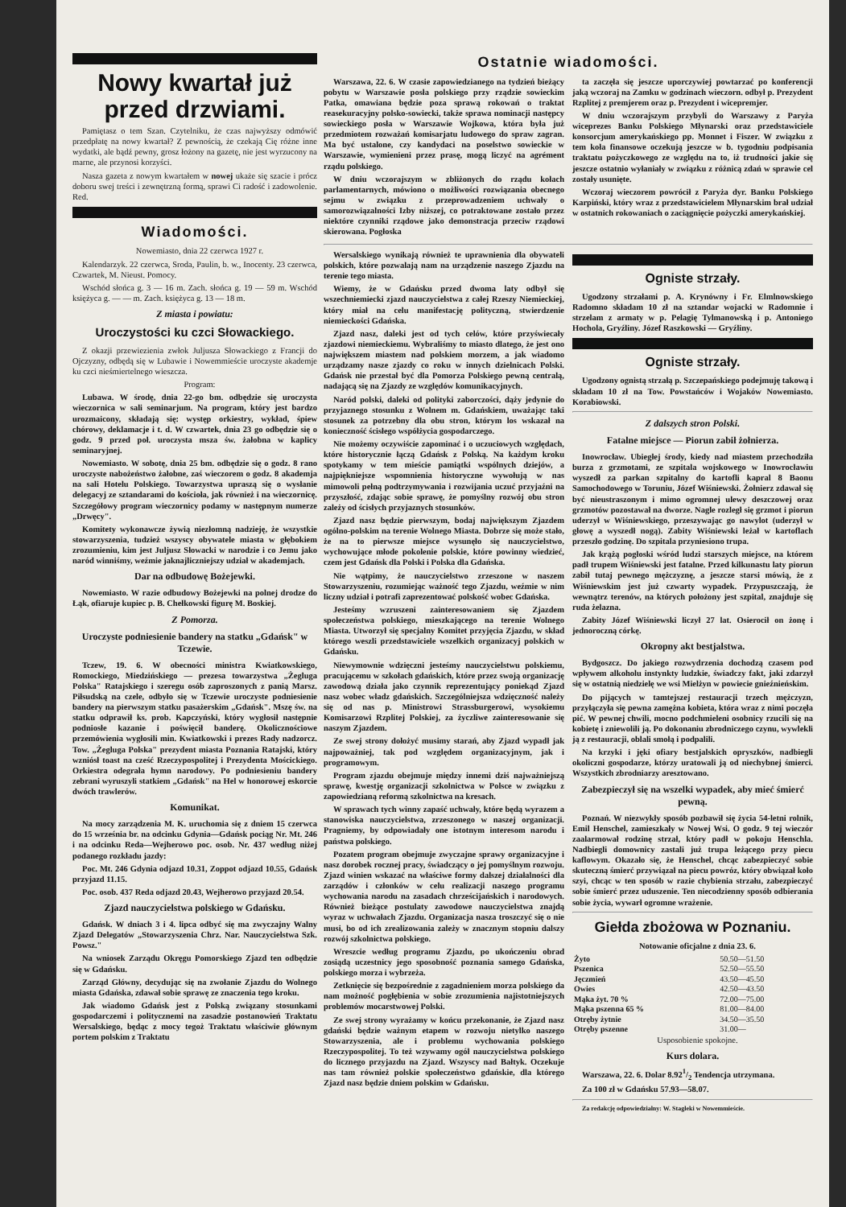Nowy kwartał już przed drzwiami.
Pamiętasz o tem Szan. Czytelniku, że czas najwyższy odmówić przedpłatę na nowy kwartał? Z pewnością, że czekają Cię różne inne wydatki, ale bądź pewny, grosz łożony na gazetę, nie jest wyrzucony na marne, ale przynosi korzyści.
Nasza gazeta z nowym kwartałem w nowej ukaże się szacie i prócz doboru swej treści i zewnętrzną formą, sprawi Ci radość i zadowolenie. Red.
Wiadomości.
Nowemiasto, dnia 22 czerwca 1927 r.
Kalendarzyk. 22 czerwca, Sroda, Paulin, b. w., Inocenty. 23 czerwca, Czwartek, M. Nieust. Pomocy.
Wschód słońca g. 3 — 16 m. Zach. słońca g. 19 — 59 m. Wschód księżyca g. — — m. Zach. księżyca g. 13 — 18 m.
Z miasta i powiatu:
Uroczystości ku czci Słowackiego.
Z okazji przewiezienia zwłok Juljusza Słowackiego z Francji do Ojczyzny, odbędą się w Lubawie i Nowemmieście uroczyste akademje ku czci nieśmiertelnego wieszcza.
Program:
Lubawa. W środę, dnia 22-go bm. odbędzie się uroczysta wieczornica w sali seminarjum. Na program, który jest bardzo urozmaicony, składają się: występ orkiestry, wykład, śpiew chórowy, deklamacje i t. d. W czwartek, dnia 23 go odbędzie się o godz. 9 przed poł. uroczysta msza św. żałobna w kaplicy seminaryjnej.
Nowemiasto. W sobotę, dnia 25 bm. odbędzie się o godz. 8 rano uroczyste nabożeństwo żałobne, zaś wieczorem o godz. 8 akademja na sali Hotelu Polskiego. Towarzystwa upraszą się o wysłanie delegacyj ze sztandarami do kościoła, jak również i na wieczornicę. Szczegółowy program wieczornicy podamy w następnym numerze „Drwęcy".
Komitety wykonawcze żywią niezłomną nadzieję, że wszystkie stowarzyszenia, tudzież wszyscy obywatele miasta w głębokiem zrozumieniu, kim jest Juljusz Słowacki w narodzie i co Jemu jako naród winniśmy, weźmie jaknajliczniejszy udział w akademjach.
Dar na odbudowę Bożejewki.
Nowemiasto. W razie odbudowy Bożejewki na polnej drodze do Łąk, ofiaruje kupiec p. B. Chełkowski figurę M. Boskiej.
Z Pomorza.
Uroczyste podniesienie bandery na statku „Gdańsk" w Tczewie.
Tczew, 19. 6. W obecności ministra Kwiatkowskiego, Romockiego, Miedzińskiego — prezesa towarzystwa „Żegluga Polska" Ratajskiego i szeregu osób zaproszonych z panią Marsz. Piłsudską na czele, odbyło się w Tczewie uroczyste podniesienie bandery na pierwszym statku pasażerskim „Gdańsk". Mszę św. na statku odprawił ks. prob. Kapczyński, który wygłosił następnie podniosłe kazanie i poświęcił banderę. Okolicznościowe przemówienia wygłosili min. Kwiatkowski i prezes Rady nadzorcz. Tow. „Żegluga Polska" prezydent miasta Poznania Ratajski, który wzniósł toast na cześć Rzeczypospolitej i Prezydenta Mościckiego. Orkiestra odegrała hymn narodowy. Po podniesieniu bandery zebrani wyruszyli statkiem „Gdańsk" na Hel w honorowej eskorcie dwóch trawlerów.
Komunikat.
Na mocy zarządzenia M. K. uruchomia się z dniem 15 czerwca do 15 września br. na odcinku Gdynia—Gdańsk pociąg Nr. Mt. 246 i na odcinku Reda—Wejherowo poc. osob. Nr. 437 według niżej podanego rozkładu jazdy:
Poc. Mt. 246 Gdynia odjazd 10.31, Zoppot odjazd 10.55, Gdańsk przyjazd 11.15.
Poc. osob. 437 Reda odjazd 20.43, Wejherowo przyjazd 20.54.
Zjazd nauczycielstwa polskiego w Gdańsku.
Gdańsk. W dniach 3 i 4. lipca odbyć się ma zwyczajny Walny Zjazd Delegatów „Stowarzyszenia Chrz. Nar. Nauczycielstwa Szk. Powsz."
Na wniosek Zarządu Okręgu Pomorskiego Zjazd ten odbędzie się w Gdańsku.
Zarząd Główny, decydując się na zwołanie Zjazdu do Wolnego miasta Gdańska, zdawał sobie sprawę ze znaczenia tego kroku.
Jak wiadomo Gdańsk jest z Polską związany stosunkami gospodarczemi i politycznemi na zasadzie postanowień Traktatu Wersalskiego, będąc z mocy tegoż Traktatu właściwie głównym portem polskim z Traktatu
Ostatnie wiadomości.
Warszawa, 22. 6. W czasie zapowiedzianego na tydzień bieżący pobytu w Warszawie posła polskiego przy rządzie sowieckim Patka, omawiana będzie poza sprawą rokowań o traktat reasekuracyjny polsko-sowiecki, także sprawa nominacji następcy sowieckiego posła w Warszawie Wojkowa, która była już przedmiotem rozważań komisarjatu ludowego do spraw zagran. Ma być ustalone, czy kandydaci na poselstwo sowieckie w Warszawie, wymienieni przez prasę, mogą liczyć na agrément rządu polskiego.
W dniu wczorajszym w zbliżonych do rządu kołach parlamentarnych, mówiono o możliwości rozwiązania obecnego sejmu w związku z przeprowadzeniem uchwały o samorozwiązalności Izby niższej, co potraktowane zostało przez niektóre czynniki rządowe jako demonstracja przeciw rządowi skierowana. Pogłoska
ta zaczęła się jeszcze uporczywiej powtarzać po konferencji jaką wczoraj na Zamku w godzinach wieczorn. odbył p. Prezydent Rzplitej z premjerem oraz p. Prezydent i wicepremjer.
W dniu wczorajszym przybyli do Warszawy z Paryża wiceprezes Banku Polskiego Młynarski oraz przedstawiciele konsorcjum amerykańskiego pp. Monnet i Fiszer. W związku z tem koła finansowe oczekują jeszcze w b. tygodniu podpisania traktatu pożyczkowego ze względu na to, iż trudności jakie się jeszcze ostatnio wyłaniały w związku z różnicą zdań w sprawie cel zostały usunięte.
Wczoraj wieczorem powrócił z Paryża dyr. Banku Polskiego Karpiński, który wraz z przedstawicielem Młynarskim brał udział w ostatnich rokowaniach o zaciągnięcie pożyczki amerykańskiej.
Wersalskiego wynikają również te uprawnienia dla obywateli polskich, które pozwalają nam na urządzenie naszego Zjazdu na terenie tego miasta.
Wiemy, że w Gdańsku przed dwoma laty odbył się wszechniemiecki zjazd nauczycielstwa z całej Rzeszy Niemieckiej, który miał na celu manifestację polityczną, stwierdzenie niemieckości Gdańska.
Zjazd nasz, daleki jest od tych celów, które przyświecały zjazdowi niemieckiemu. Wybraliśmy to miasto dlatego, że jest ono największem miastem nad polskiem morzem, a jak wiadomo urządzamy nasze zjazdy co roku w innych dzielnicach Polski. Gdańsk nie przestał być dla Pomorza Polskiego pewną centralą, nadającą się na Zjazdy ze względów komunikacyjnych.
Naród polski, daleki od polityki zaborczości, dąży jedynie do przyjaznego stosunku z Wolnem m. Gdańskiem, uważając taki stosunek za potrzebny dla obu stron, którym los wskazał na konieczność ścisłego współżycia gospodarczego.
Nie możemy oczywiście zapominać i o uczuciowych względach, które historycznie łączą Gdańsk z Polską. Na każdym kroku spotykamy w tem mieście pamiątki wspólnych dziejów, a najpiękniejsze wspomnienia historyczne wywołują w nas mimowoli pełną podtrzymywania i rozwijania uczuć przyjaźni na przyszłość, zdając sobie sprawę, że pomyślny rozwój obu stron zależy od ścisłych przyjaznych stosunków.
Zjazd nasz będzie pierwszym, bodaj największym Zjazdem ogólno-polskim na terenie Wolnego Miasta. Dobrze się może stało, że na to pierwsze miejsce wysunęło się nauczycielstwo, wychowujące młode pokolenie polskie, które powinny wiedzieć, czem jest Gdańsk dla Polski i Polska dla Gdańska.
Nie wątpimy, że nauczycielstwo zrzeszone w naszem Stowarzyszeniu, rozumiejąc ważność tego Zjazdu, weźmie w nim liczny udział i potrafi zaprezentować polskość wobec Gdańska.
Jesteśmy wzruszeni zainteresowaniem się Zjazdem społeczeństwa polskiego, mieszkającego na terenie Wolnego Miasta. Utworzył się specjalny Komitet przyjęcia Zjazdu, w skład którego weszli przedstawiciele wszelkich organizacyj polskich w Gdańsku.
Niewymownie wdzięczni jesteśmy nauczycielstwu polskiemu, pracującemu w szkołach gdańskich, które przez swoją organizację zawodową działa jako czynnik reprezentujący poniekąd Zjazd nasz wobec władz gdańskich. Szczególniejsza wdzięczność należy się od nas p. Ministrowi Strassburgerowi, wysokiemu Komisarzowi Rzplitej Polskiej, za życzliwe zainteresowanie się naszym Zjazdem.
Ze swej strony dołożyć musimy starań, aby Zjazd wypadł jak najpoważniej, tak pod względem organizacyjnym, jak i programowym.
Program zjazdu obejmuje między innemi dziś najważniejszą sprawę, kwestję organizacji szkolnictwa w Polsce w związku z zapowiedzianą reformą szkolnictwa na kresach.
W sprawach tych winny zapaść uchwały, które będą wyrazem a stanowiska nauczycielstwa, zrzeszonego w naszej organizacji. Pragniemy, by odpowiadały one istotnym interesom narodu i państwa polskiego.
Pozatem program obejmuje zwyczajne sprawy organizacyjne i nasz dorobek rocznej pracy, świadczący o jej pomyślnym rozwoju. Zjazd winien wskazać na właściwe formy dalszej działalności dla zarządów i członków w celu realizacji naszego programu wychowania narodu na zasadach chrześcijańskich i narodowych. Również bieżące postulaty zawodowe nauczycielstwa znajdą wyraz w uchwałach Zjazdu. Organizacja nasza troszczyć się o nie musi, bo od ich zrealizowania zależy w znacznym stopniu dalszy rozwój szkolnictwa polskiego.
Wreszcie według programu Zjazdu, po ukończeniu obrad zosiądą uczestnicy jego sposobność poznania samego Gdańska, polskiego morza i wybrzeża.
Zetknięcie się bezpośrednie z zagadnieniem morza polskiego da nam możność pogłębienia w sobie zrozumienia najistotniejszych problemów mocarstwowej Polski.
Ze swej strony wyrażamy w końcu przekonanie, że Zjazd nasz gdański będzie ważnym etapem w rozwoju nietylko naszego Stowarzyszenia, ale i problemu wychowania polskiego Rzeczypospolitej. To też wzywamy ogół nauczycielstwa polskiego do licznego przyjazdu na Zjazd. Wszyscy nad Bałtyk. Oczekuje nas tam również polskie społeczeństwo gdańskie, dla którego Zjazd nasz będzie dniem polskim w Gdańsku.
Ogniste strzały.
Ugodzony strzałami p. A. Krynówny i Fr. Elmlnowskiego Radomno składam 10 zł na sztandar wojacki w Radomnie i strzelam z armaty w p. Pelagię Tylmanowską i p. Antoniego Hochola, Gryźliny. Józef Raszkowski — Gryźliny.
Ogniste strzały.
Ugodzony ognistą strzałą p. Szczepańskiego podejmuję takową i składam 10 zł na Tow. Powstańców i Wojaków Nowemiasto. Korabiowski.
Z dalszych stron Polski.
Fatalne miejsce — Piorun zabił żołnierza.
Inowrocław. Ubiegłej środy, kiedy nad miastem przechodziła burza z grzmotami, ze szpitala wojskowego w Inowrocławiu wyszedł za parkan szpitalny do kartofli kapral 8 Baonu Samochodowego w Toruniu, Józef Wiśniewski. Żołnierz zdawał się być nieustraszonym i mimo ogromnej ulewy deszczowej oraz grzmotów pozostawał na dworze. Nagle rozległ się grzmot i piorun uderzył w Wiśniewskiego, przeszywając go nawylot (uderzył w głowę a wyszedł nogą). Zabity Wiśniewski leżał w kartoflach przeszło godzinę. Do szpitala przyniesiono trupa.
Jak krążą pogłoski wśród ludzi starszych miejsce, na którem padł trupem Wiśniewski jest fatalne. Przed kilkunastu laty piorun zabił tutaj pewnego mężczyznę, a jeszcze starsi mówią, że z Wiśniewskim jest już czwarty wypadek. Przypuszczają, że wewnątrz terenów, na których położony jest szpital, znajduje się ruda żelazna.
Zabity Józef Wiśniewski liczył 27 lat. Osierocił on żonę i jednoroczną córkę.
Okropny akt bestjalstwa.
Bydgoszcz. Do jakiego rozwydrzenia dochodzą czasem pod wpływem alkoholu instynkty ludzkie, świadczy fakt, jaki zdarzył się w ostatnią niedzielę we wsi Mielżyn w powiecie gnieźnieńskim.
Do pijących w tamtejszej restauracji trzech mężczyzn, przyłączyła się pewna zamężna kobieta, która wraz z nimi poczęła pić. W pewnej chwili, mocno podchmieleni osobnicy rzucili się na kobietę i zniewolili ją. Po dokonaniu zbrodniczego czynu, wywlekli ją z restauracji, oblali smołą i podpalili.
Na krzyki i jęki ofiary bestjalskich opryszków, nadbiegli okoliczni gospodarze, którzy uratowali ją od niechybnej śmierci. Wszystkich zbrodniarzy aresztowano.
Zabezpieczył się na wszelki wypadek, aby mieć śmierć pewną.
Poznań. W niezwykły sposób pozbawił się życia 54-letni rolnik, Emil Henschel, zamieszkały w Nowej Wsi. O godz. 9 tej wieczór zaalarmował rodzinę strzał, który padł w pokoju Henschla. Nadbiegli domownicy zastali już trupa leżącego przy piecu kaflowym. Okazało się, że Henschel, chcąc zabezpieczyć sobie skuteczną śmierć przywiązał na piecu powróz, który obwiązał koło szyi, chcąc w ten sposób w razie chybienia strzału, zabezpieczyć sobie śmierć przez uduszenie. Ten niecodzienny sposób odbierania sobie życia, wywarł ogromne wrażenie.
Giełda zbożowa w Poznaniu.
Notowanie oficjalne z dnia 23. 6.
| Żyto | 50.50—51.50 |
| Pszenica | 52.50—55.50 |
| Jęczmień | 43.50—45.50 |
| Owies | 42.50—43.50 |
| Mąka żyt. 70 % | 72.00—75.00 |
| Mąka pszenna 65 % | 81.00—84.00 |
| Otręby żytnie | 34.50—35.50 |
| Otręby pszenne | 31.00— |
Usposobienie spokojne.
Kurs dolara.
Warszawa, 22. 6. Dolar 8.921/2 Tendencja utrzymana.
Za 100 zł w Gdańsku 57.93—58.07.
Za redakcję odpowiedzialny: W. Stagleki w Nowemmieście.